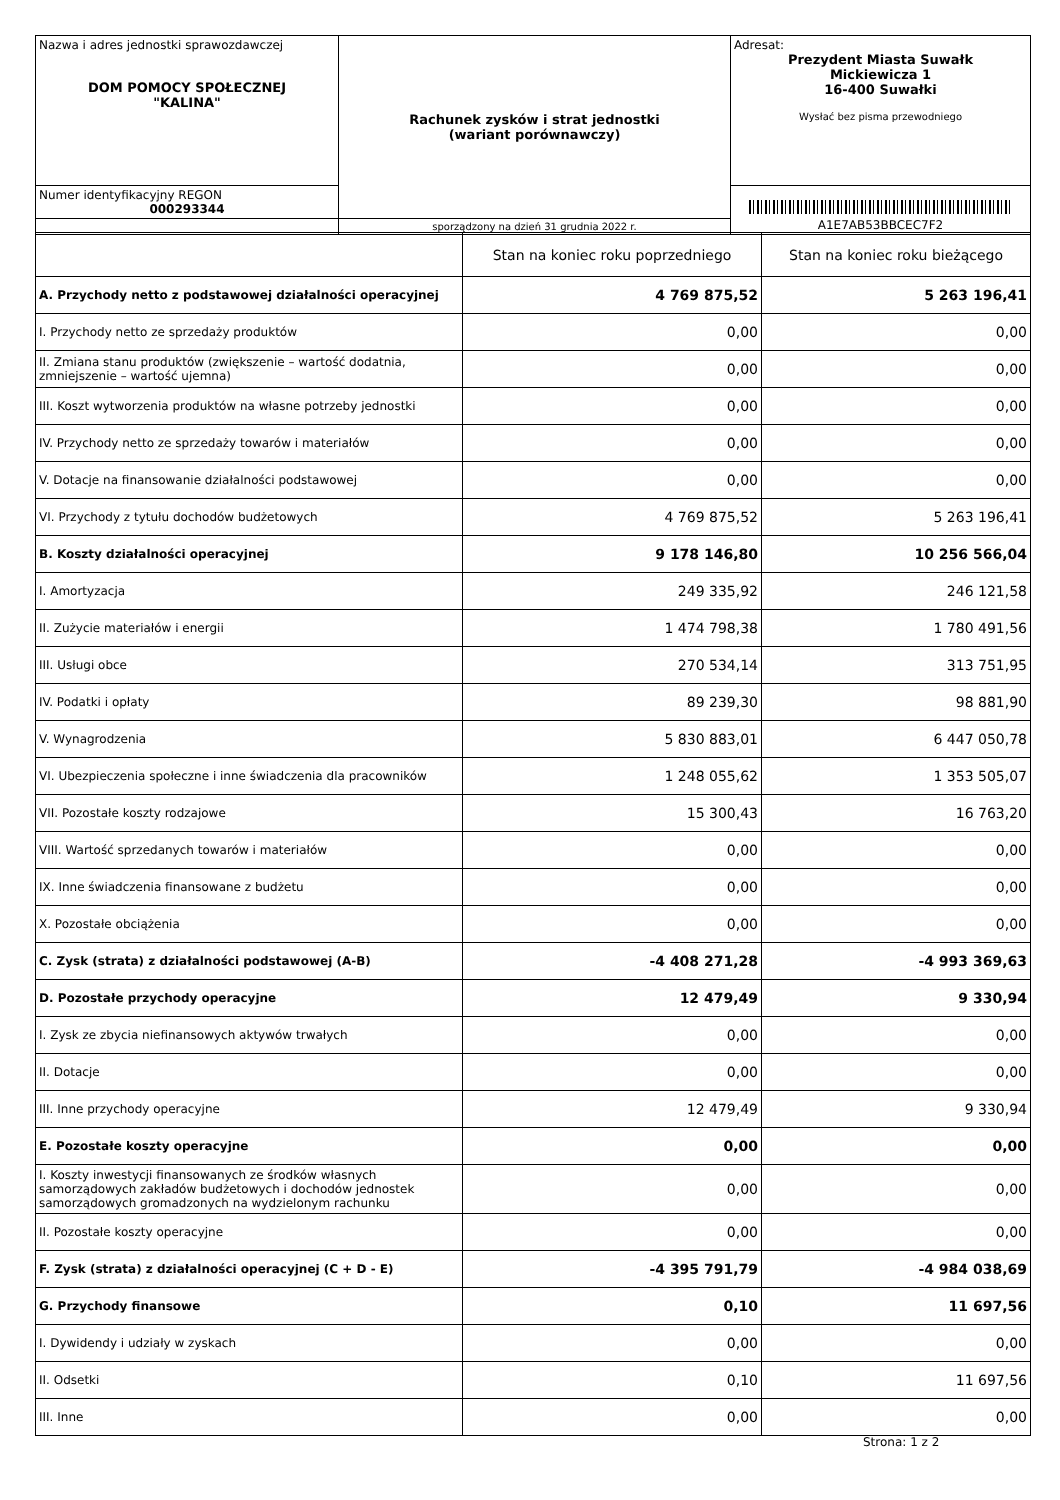| Nazwa i adres jednostki sprawozdawczej DOM POMOCY SPOŁECZNEJ "KALINA" | Rachunek zysków i strat jednostki (wariant porównawczy) | Adresat: Prezydent Miasta Suwałk Mickiewicza 1 16-400 Suwałki Wysłać bez pisma przewodniego |
| Numer identyfikacyjny REGON 000293344 | | A1E7AB53BBCEC7F2 |
| | sporządzony na dzień 31 grudnia 2022 r. | |
| | Stan na koniec roku poprzedniego | Stan na koniec roku bieżącego |
| --- | --- | --- |
| A. Przychody netto z podstawowej działalności operacyjnej | 4 769 875,52 | 5 263 196,41 |
| I. Przychody netto ze sprzedaży produktów | 0,00 | 0,00 |
| II. Zmiana stanu produktów (zwiększenie – wartość dodatnia, zmniejszenie – wartość ujemna) | 0,00 | 0,00 |
| III. Koszt wytworzenia produktów na własne potrzeby jednostki | 0,00 | 0,00 |
| IV. Przychody netto ze sprzedaży towarów i materiałów | 0,00 | 0,00 |
| V. Dotacje na finansowanie działalności podstawowej | 0,00 | 0,00 |
| VI. Przychody z tytułu dochodów budżetowych | 4 769 875,52 | 5 263 196,41 |
| B. Koszty działalności operacyjnej | 9 178 146,80 | 10 256 566,04 |
| I. Amortyzacja | 249 335,92 | 246 121,58 |
| II. Zużycie materiałów i energii | 1 474 798,38 | 1 780 491,56 |
| III. Usługi obce | 270 534,14 | 313 751,95 |
| IV. Podatki i opłaty | 89 239,30 | 98 881,90 |
| V. Wynagrodzenia | 5 830 883,01 | 6 447 050,78 |
| VI. Ubezpieczenia społeczne i inne świadczenia dla pracowników | 1 248 055,62 | 1 353 505,07 |
| VII. Pozostałe koszty rodzajowe | 15 300,43 | 16 763,20 |
| VIII. Wartość sprzedanych towarów i materiałów | 0,00 | 0,00 |
| IX. Inne świadczenia finansowane z budżetu | 0,00 | 0,00 |
| X. Pozostałe obciążenia | 0,00 | 0,00 |
| C. Zysk (strata) z działalności podstawowej (A-B) | -4 408 271,28 | -4 993 369,63 |
| D. Pozostałe przychody operacyjne | 12 479,49 | 9 330,94 |
| I. Zysk ze zbycia niefinansowych aktywów trwałych | 0,00 | 0,00 |
| II. Dotacje | 0,00 | 0,00 |
| III. Inne przychody operacyjne | 12 479,49 | 9 330,94 |
| E. Pozostałe koszty operacyjne | 0,00 | 0,00 |
| I. Koszty inwestycji finansowanych ze środków własnych samorządowych zakładów budżetowych i dochodów jednostek samorządowych gromadzonych na wydzielonym rachunku | 0,00 | 0,00 |
| II. Pozostałe koszty operacyjne | 0,00 | 0,00 |
| F. Zysk (strata) z działalności operacyjnej (C + D - E) | -4 395 791,79 | -4 984 038,69 |
| G. Przychody finansowe | 0,10 | 11 697,56 |
| I. Dywidendy i udziały w zyskach | 0,00 | 0,00 |
| II. Odsetki | 0,10 | 11 697,56 |
| III. Inne | 0,00 | 0,00 |
Strona: 1 z 2